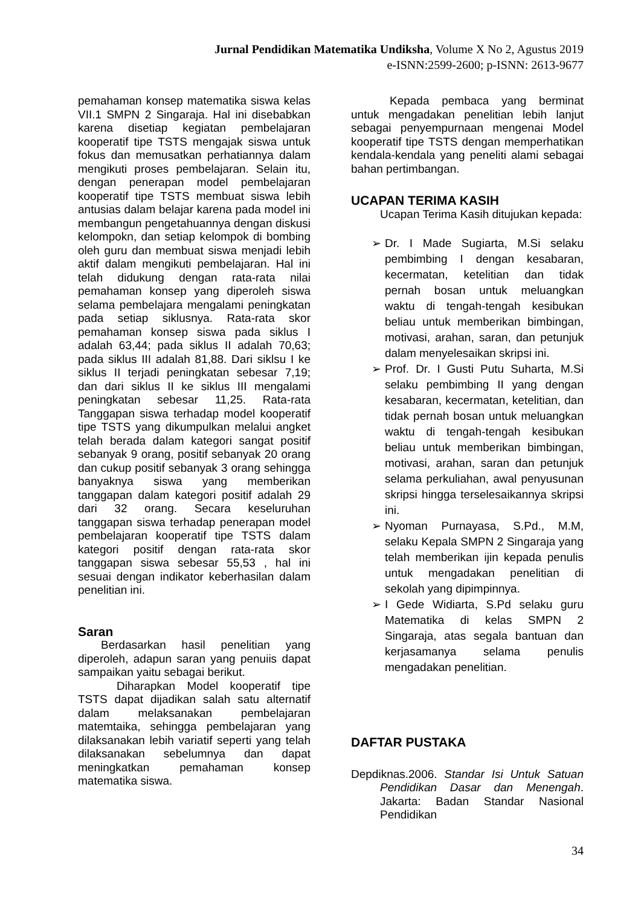Jurnal Pendidikan Matematika Undiksha, Volume X No 2, Agustus 2019
e-ISNN:2599-2600; p-ISNN: 2613-9677
pemahaman konsep matematika siswa kelas VII.1 SMPN 2 Singaraja. Hal ini disebabkan karena disetiap kegiatan pembelajaran kooperatif tipe TSTS mengajak siswa untuk fokus dan memusatkan perhatiannya dalam mengikuti proses pembelajaran. Selain itu, dengan penerapan model pembelajaran kooperatif tipe TSTS membuat siswa lebih antusias dalam belajar karena pada model ini membangun pengetahuannya dengan diskusi kelompokn, dan setiap kelompok di bombing oleh guru dan membuat siswa menjadi lebih aktif dalam mengikuti pembelajaran. Hal ini telah didukung dengan rata-rata nilai pemahaman konsep yang diperoleh siswa selama pembelajara mengalami peningkatan pada setiap siklusnya. Rata-rata skor pemahaman konsep siswa pada siklus I adalah 63,44; pada siklus II adalah 70,63; pada siklus III adalah 81,88. Dari siklsu I ke siklus II terjadi peningkatan sebesar 7,19; dan dari siklus II ke siklus III mengalami peningkatan sebesar 11,25. Rata-rata Tanggapan siswa terhadap model kooperatif tipe TSTS yang dikumpulkan melalui angket telah berada dalam kategori sangat positif sebanyak 9 orang, positif sebanyak 20 orang dan cukup positif sebanyak 3 orang sehingga banyaknya siswa yang memberikan tanggapan dalam kategori positif adalah 29 dari 32 orang. Secara keseluruhan tanggapan siswa terhadap penerapan model pembelajaran kooperatif tipe TSTS dalam kategori positif dengan rata-rata skor tanggapan siswa sebesar 55,53 , hal ini sesuai dengan indikator keberhasilan dalam penelitian ini.
Saran
Berdasarkan hasil penelitian yang diperoleh, adapun saran yang penuiis dapat sampaikan yaitu sebagai berikut.
Diharapkan Model kooperatif tipe TSTS dapat dijadikan salah satu alternatif dalam melaksanakan pembelajaran matemtaika, sehingga pembelajaran yang dilaksanakan lebih variatif seperti yang telah dilaksanakan sebelumnya dan dapat meningkatkan pemahaman konsep matematika siswa.
Kepada pembaca yang berminat untuk mengadakan penelitian lebih lanjut sebagai penyempurnaan mengenai Model kooperatif tipe TSTS dengan memperhatikan kendala-kendala yang peneliti alami sebagai bahan pertimbangan.
UCAPAN TERIMA KASIH
Ucapan Terima Kasih ditujukan kepada:
➢ Dr. I Made Sugiarta, M.Si selaku pembimbing I dengan kesabaran, kecermatan, ketelitian dan tidak pernah bosan untuk meluangkan waktu di tengah-tengah kesibukan beliau untuk memberikan bimbingan, motivasi, arahan, saran, dan petunjuk dalam menyelesaikan skripsi ini.
➢ Prof. Dr. I Gusti Putu Suharta, M.Si selaku pembimbing II yang dengan kesabaran, kecermatan, ketelitian, dan tidak pernah bosan untuk meluangkan waktu di tengah-tengah kesibukan beliau untuk memberikan bimbingan, motivasi, arahan, saran dan petunjuk selama perkuliahan, awal penyusunan skripsi hingga terselesaikannya skripsi ini.
➢ Nyoman Purnayasa, S.Pd., M.M, selaku Kepala SMPN 2 Singaraja yang telah memberikan ijin kepada penulis untuk mengadakan penelitian di sekolah yang dipimpinnya.
➢ I Gede Widiarta, S.Pd selaku guru Matematika di kelas SMPN 2 Singaraja, atas segala bantuan dan kerjasamanya selama penulis mengadakan penelitian.
DAFTAR PUSTAKA
Depdiknas.2006. Standar Isi Untuk Satuan Pendidikan Dasar dan Menengah. Jakarta: Badan Standar Nasional Pendidikan
34